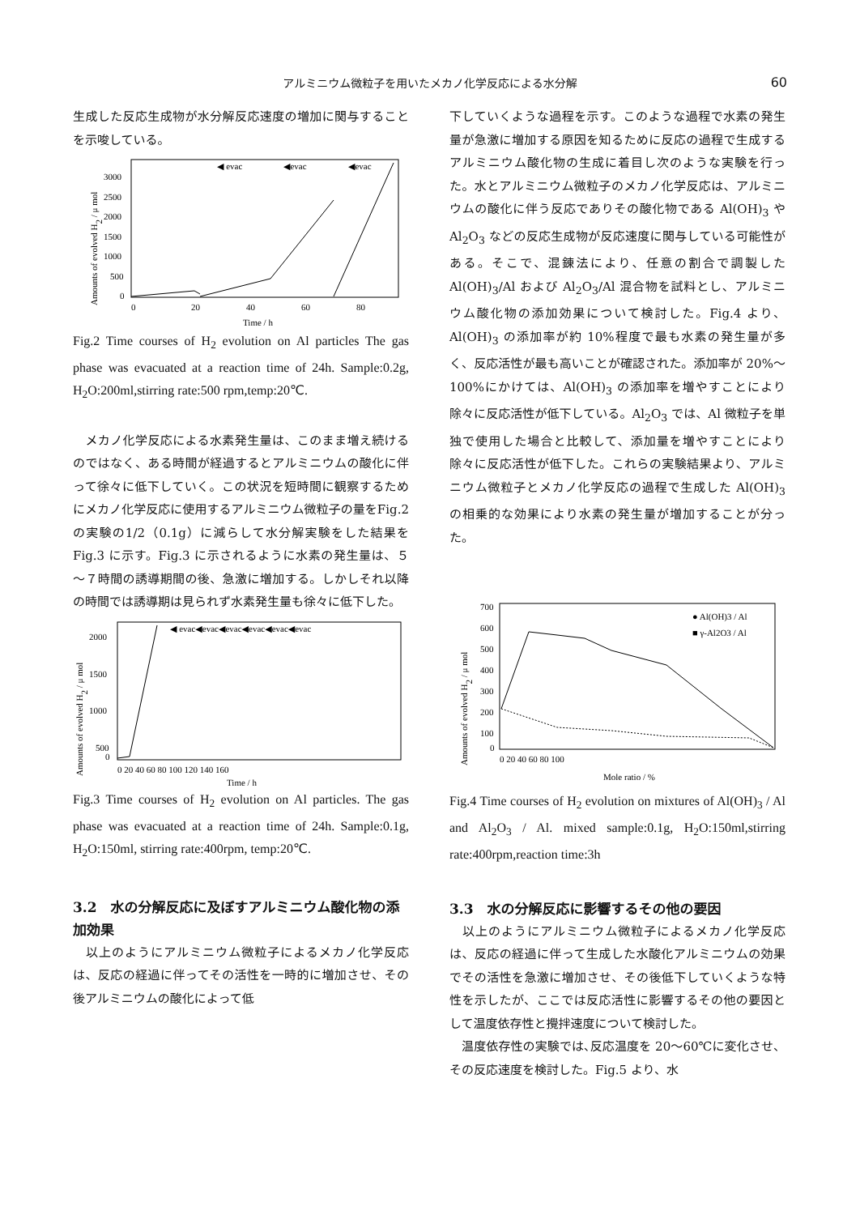アルミニウム微粒子を用いたメカノ化学反応による水分解 60
生成した反応生成物が水分解反応速度の増加に関与することを示唆している。
Amounts of evolved H2 / μ mol
3000
2500
2000
1500
1000
500
0
0
20
40
60
80
Time / h
◀ evac
◀evac
◀evac
Fig.2 Time courses of H<sub>2</sub> evolution on Al particles The gas phase was evacuated at a reaction time of 24h. Sample:0.2g, H<sub>2</sub>O:200ml,stirring rate:500 rpm,temp:20℃.
　メカノ化学反応による水素発生量は、このまま増え続けるのではなく、ある時間が経過するとアルミニウムの酸化に伴って徐々に低下していく。この状況を短時間に観察するためにメカノ化学反応に使用するアルミニウム微粒子の量をFig.2の実験の1/2（0.1g）に減らして水分解実験をした結果を Fig.3 に示す。Fig.3 に示されるように水素の発生量は、５～７時間の誘導期間の後、急激に増加する。しかしそれ以降の時間では誘導期は見られず水素発生量も徐々に低下した。
Amounts of evolved H2 / μ mol
2000
1500
1000
500
0
0 20 40 60 80 100 120 140 160
Time / h
◀ evac◀evac◀evac◀evac◀evac◀evac
Fig.3 Time courses of H<sub>2</sub> evolution on Al particles. The gas phase was evacuated at a reaction time of 24h. Sample:0.1g, H<sub>2</sub>O:150ml, stirring rate:400rpm, temp:20℃.
3.2　水の分解反応に及ぼすアルミニウム酸化物の添加効果
　以上のようにアルミニウム微粒子によるメカノ化学反応は、反応の経過に伴ってその活性を一時的に増加させ、その後アルミニウムの酸化によって低
下していくような過程を示す。このような過程で水素の発生量が急激に増加する原因を知るために反応の過程で生成するアルミニウム酸化物の生成に着目し次のような実験を行った。水とアルミニウム微粒子のメカノ化学反応は、アルミニウムの酸化に伴う反応でありその酸化物である Al(OH)<sub>3</sub> や Al<sub>2</sub>O<sub>3</sub> などの反応生成物が反応速度に関与している可能性がある。そこで、混錬法により、任意の割合で調製した Al(OH)<sub>3</sub>/Al および Al<sub>2</sub>O<sub>3</sub>/Al 混合物を試料とし、アルミニウム酸化物の添加効果について検討した。Fig.4 より、Al(OH)<sub>3</sub> の添加率が約 10%程度で最も水素の発生量が多く、反応活性が最も高いことが確認された。添加率が 20%～100%にかけては、Al(OH)<sub>3</sub> の添加率を増やすことにより除々に反応活性が低下している。Al<sub>2</sub>O<sub>3</sub> では、Al 微粒子を単独で使用した場合と比較して、添加量を増やすことにより除々に反応活性が低下した。これらの実験結果より、アルミニウム微粒子とメカノ化学反応の過程で生成した Al(OH)<sub>3</sub> の相乗的な効果により水素の発生量が増加することが分った。
Amounts of evolved H2 / μ mol
700
600
500
400
300
200
100
0
0 20 40 60 80 100
Mole ratio / %
● Al(OH)3 / Al
■ γ-Al2O3 / Al
Fig.4 Time courses of H<sub>2</sub> evolution on mixtures of Al(OH)<sub>3</sub> / Al and Al<sub>2</sub>O<sub>3</sub> / Al. mixed sample:0.1g, H<sub>2</sub>O:150ml,stirring rate:400rpm,reaction time:3h
3.3　水の分解反応に影響するその他の要因
　以上のようにアルミニウム微粒子によるメカノ化学反応は、反応の経過に伴って生成した水酸化アルミニウムの効果でその活性を急激に増加させ、その後低下していくような特性を示したが、ここでは反応活性に影響するその他の要因として温度依存性と攪拌速度について検討した。
　温度依存性の実験では､反応温度を 20～60℃に変化させ、その反応速度を検討した。Fig.5 より、水